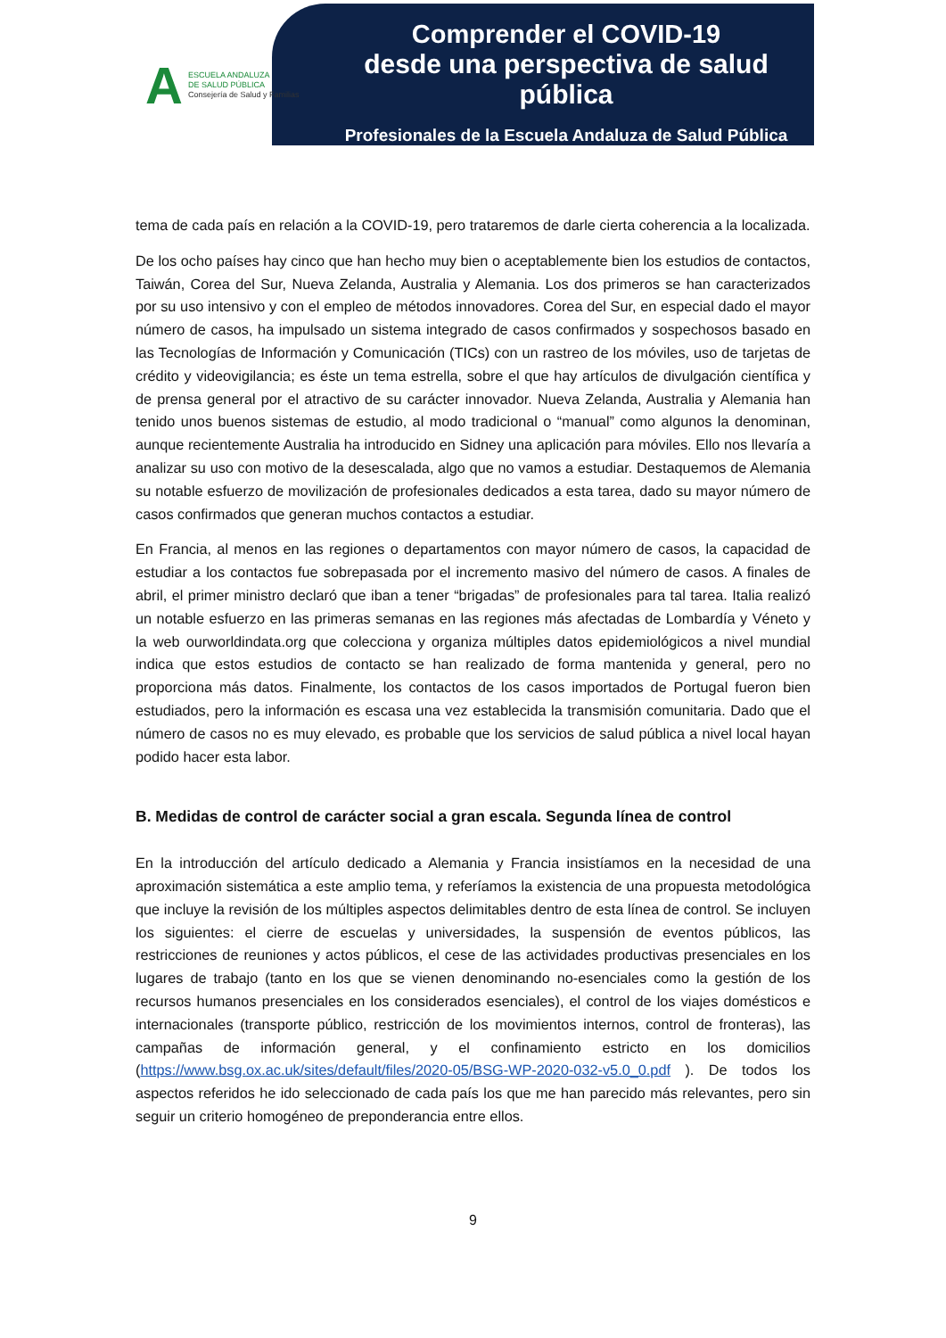A
ESCUELA ANDALUZA
DE SALUD PÚBLICA
Consejería de Salud y Familias
Comprender el COVID-19
desde una perspectiva de salud pública
Profesionales de la Escuela Andaluza de Salud Pública
tema de cada país en relación a la COVID-19, pero trataremos de darle cierta coherencia a la localizada.
De los ocho países hay cinco que han hecho muy bien o aceptablemente bien los estudios de contactos, Taiwán, Corea del Sur, Nueva Zelanda, Australia y Alemania. Los dos primeros se han caracterizados por su uso intensivo y con el empleo de métodos innovadores. Corea del Sur, en especial dado el mayor número de casos, ha impulsado un sistema integrado de casos confirmados y sospechosos basado en las Tecnologías de Información y Comunicación (TICs) con un rastreo de los móviles, uso de tarjetas de crédito y videovigilancia; es éste un tema estrella, sobre el que hay artículos de divulgación científica y de prensa general por el atractivo de su carácter innovador. Nueva Zelanda, Australia y Alemania han tenido unos buenos sistemas de estudio, al modo tradicional o “manual” como algunos la denominan, aunque recientemente Australia ha introducido en Sidney una aplicación para móviles. Ello nos llevaría a analizar su uso con motivo de la desescalada, algo que no vamos a estudiar. Destaquemos de Alemania su notable esfuerzo de movilización de profesionales dedicados a esta tarea, dado su mayor número de casos confirmados que generan muchos contactos a estudiar.
En Francia, al menos en las regiones o departamentos con mayor número de casos, la capacidad de estudiar a los contactos fue sobrepasada por el incremento masivo del número de casos. A finales de abril, el primer ministro declaró que iban a tener “brigadas” de profesionales para tal tarea. Italia realizó un notable esfuerzo en las primeras semanas en las regiones más afectadas de Lombardía y Véneto y la web ourworldindata.org que colecciona y organiza múltiples datos epidemiológicos a nivel mundial indica que estos estudios de contacto se han realizado de forma mantenida y general, pero no proporciona más datos. Finalmente, los contactos de los casos importados de Portugal fueron bien estudiados, pero la información es escasa una vez establecida la transmisión comunitaria. Dado que el número de casos no es muy elevado, es probable que los servicios de salud pública a nivel local hayan podido hacer esta labor.
B. Medidas de control de carácter social a gran escala. Segunda línea de control
En la introducción del artículo dedicado a Alemania y Francia insistíamos en la necesidad de una aproximación sistemática a este amplio tema, y referíamos la existencia de una propuesta metodológica que incluye la revisión de los múltiples aspectos delimitables dentro de esta línea de control. Se incluyen los siguientes: el cierre de escuelas y universidades, la suspensión de eventos públicos, las restricciones de reuniones y actos públicos, el cese de las actividades productivas presenciales en los lugares de trabajo (tanto en los que se vienen denominando no-esenciales como la gestión de los recursos humanos presenciales en los considerados esenciales), el control de los viajes domésticos e internacionales (transporte público, restricción de los movimientos internos, control de fronteras), las campañas de información general, y el confinamiento estricto en los domicilios (https://www.bsg.ox.ac.uk/sites/default/files/2020-05/BSG-WP-2020-032-v5.0_0.pdf ). De todos los aspectos referidos he ido seleccionado de cada país los que me han parecido más relevantes, pero sin seguir un criterio homogéneo de preponderancia entre ellos.
9